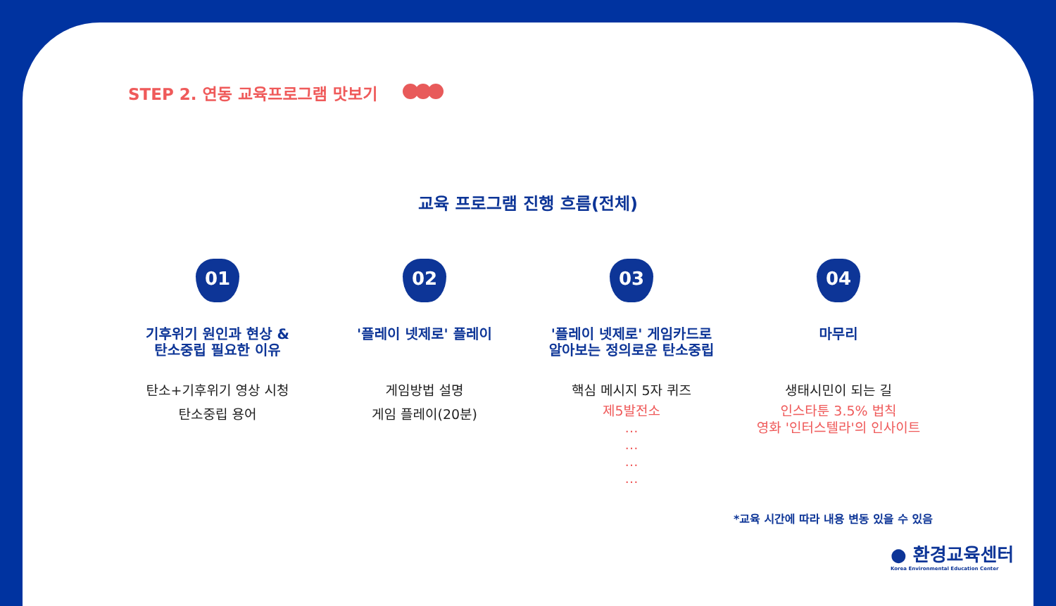STEP 2. 연동 교육프로그램 맛보기
교육 프로그램 진행 흐름(전체)
01
기후위기 원인과 현상 &
탄소중립 필요한 이유
탄소+기후위기 영상 시청
탄소중립 용어
02
'플레이 넷제로' 플레이
게임방법 설명
게임 플레이(20분)
03
'플레이 넷제로' 게임카드로
알아보는 정의로운 탄소중립
핵심 메시지 5자 퀴즈
제5발전소
…
…
…
…
04
마무리
생태시민이 되는 길
인스타툰 3.5% 법칙
영화 '인터스텔라'의 인사이트
*교육 시간에 따라 내용 변동 있을 수 있음
● 환경교육센터
Korea Environmental Education Center